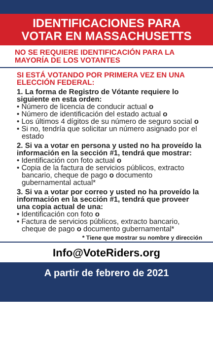IDENTIFICACIONES PARA
VOTAR EN MASSACHUSETTS
NO SE REQUIERE IDENTIFICACIÓN PARA LA MAYORÍA DE LOS VOTANTES
SI ESTÁ VOTANDO POR PRIMERA VEZ EN UNA ELECCIÓN FEDERAL:
1. La forma de Registro de Vótante requiere lo siguiente en esta orden:
• Número de licencia de conducir actual o
• Número de identificación del estado actual o
• Los últimos 4 dígitos de su número de seguro social o
• Si no, tendría que solicitar un número asignado por el estado
2. Si va a votar en persona y usted no ha proveído la información en la sección #1, tendrá que mostrar:
• Identificación con foto actual o
• Copia de la factura de servicios públicos, extracto bancario, cheque de pago o documento gubernamental actual*
3. Si va a votar por correo y usted no ha proveído la información en la sección #1, tendrá que proveer una copia actual de una:
• Identificación con foto o
• Factura de servicios públicos, extracto bancario, cheque de pago o documento gubernamental*
* Tiene que mostrar su nombre y dirección
Info@VoteRiders.org
A partir de febrero de 2021